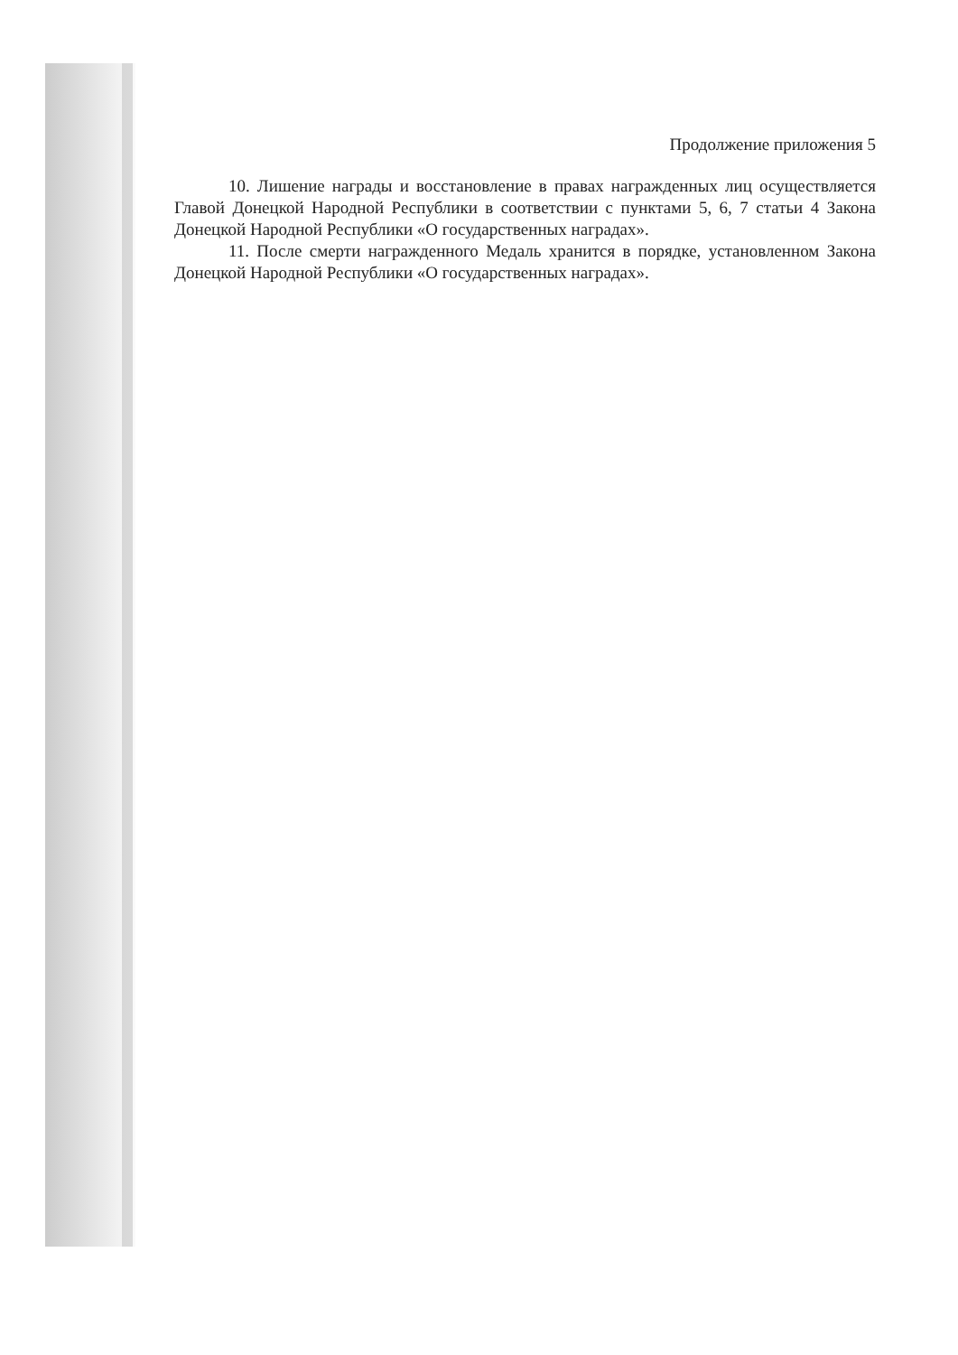Продолжение приложения 5
10. Лишение награды и восстановление в правах награжденных лиц осуществляется Главой Донецкой Народной Республики в соответствии с пунктами 5, 6, 7 статьи 4 Закона Донецкой Народной Республики «О государственных наградах».
11. После смерти награжденного Медаль хранится в порядке, установленном Закона Донецкой Народной Республики «О государственных наградах».